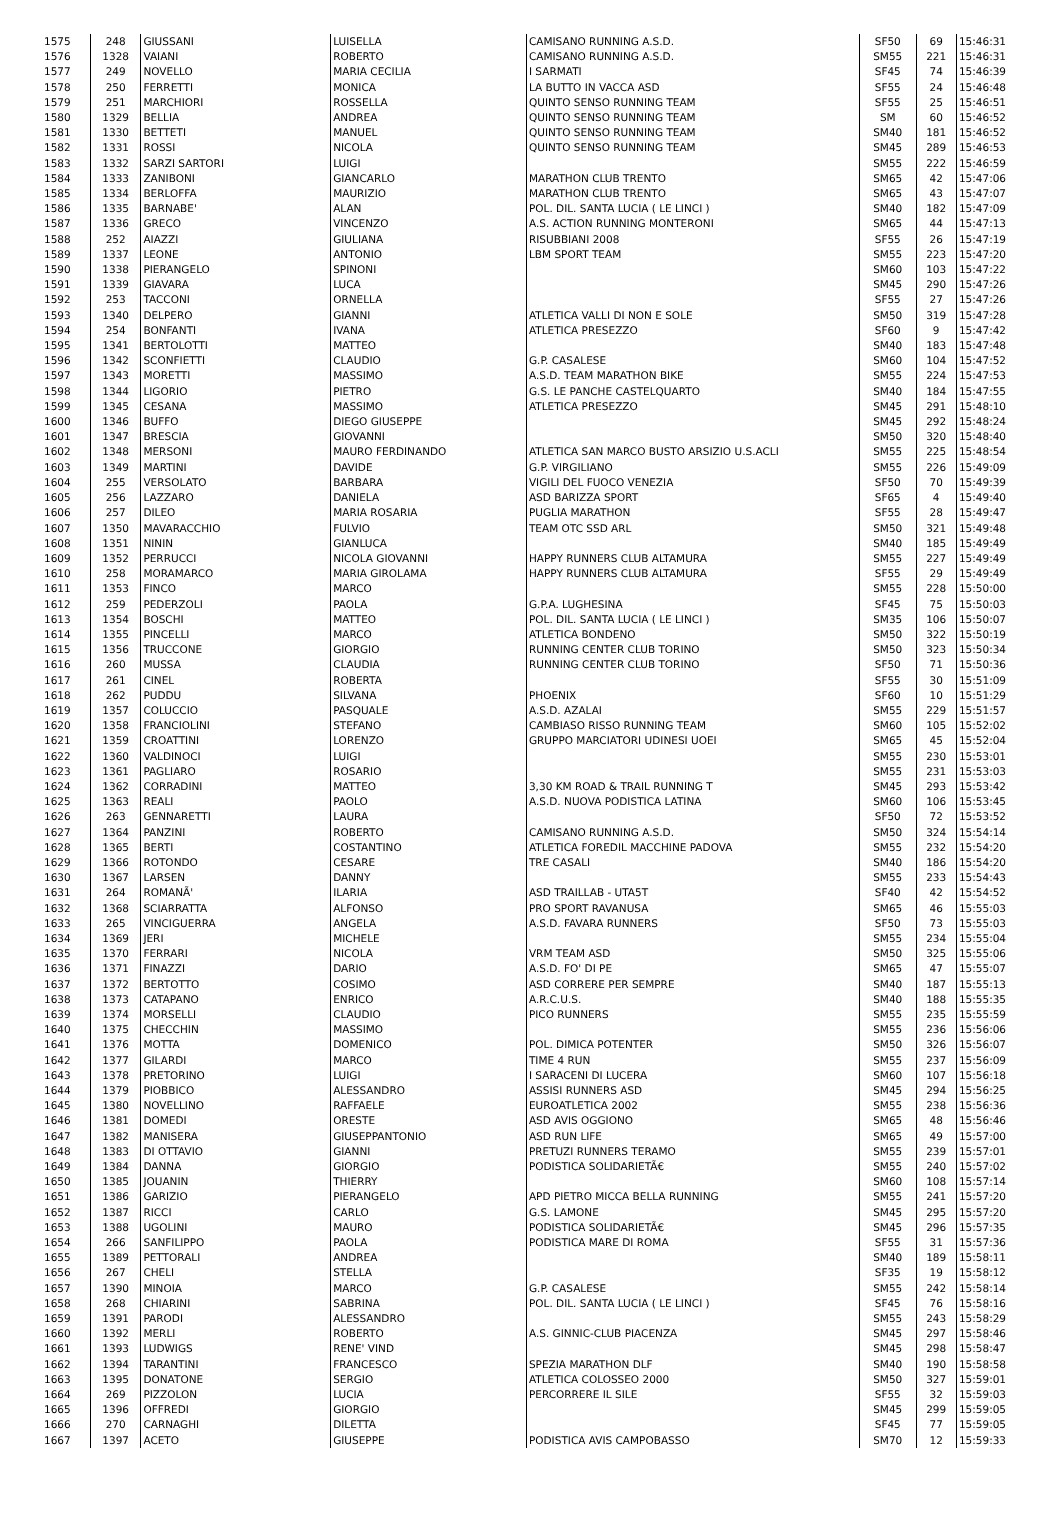| 1575 | 248 | GIUSSANI | LUISELLA | CAMISANO RUNNING A.S.D. | SF50 | 69 | 15:46:31 |
| 1576 | 1328 | VAIANI | ROBERTO | CAMISANO RUNNING A.S.D. | SM55 | 221 | 15:46:31 |
| 1577 | 249 | NOVELLO | MARIA CECILIA | I SARMATI | SF45 | 74 | 15:46:39 |
| 1578 | 250 | FERRETTI | MONICA | LA BUTTO IN VACCA ASD | SF55 | 24 | 15:46:48 |
| 1579 | 251 | MARCHIORI | ROSSELLA | QUINTO SENSO RUNNING TEAM | SF55 | 25 | 15:46:51 |
| 1580 | 1329 | BELLIA | ANDREA | QUINTO SENSO RUNNING TEAM | SM | 60 | 15:46:52 |
| 1581 | 1330 | BETTETI | MANUEL | QUINTO SENSO RUNNING TEAM | SM40 | 181 | 15:46:52 |
| 1582 | 1331 | ROSSI | NICOLA | QUINTO SENSO RUNNING TEAM | SM45 | 289 | 15:46:53 |
| 1583 | 1332 | SARZI SARTORI | LUIGI | | SM55 | 222 | 15:46:59 |
| 1584 | 1333 | ZANIBONI | GIANCARLO | MARATHON CLUB TRENTO | SM65 | 42 | 15:47:06 |
| 1585 | 1334 | BERLOFFA | MAURIZIO | MARATHON CLUB TRENTO | SM65 | 43 | 15:47:07 |
| 1586 | 1335 | BARNABE' | ALAN | POL. DIL. SANTA LUCIA ( LE LINCI ) | SM40 | 182 | 15:47:09 |
| 1587 | 1336 | GRECO | VINCENZO | A.S. ACTION RUNNING MONTERONI | SM65 | 44 | 15:47:13 |
| 1588 | 252 | AIAZZI | GIULIANA | RISUBBIANI 2008 | SF55 | 26 | 15:47:19 |
| 1589 | 1337 | LEONE | ANTONIO | LBM SPORT TEAM | SM55 | 223 | 15:47:20 |
| 1590 | 1338 | PIERANGELO | SPINONI | | SM60 | 103 | 15:47:22 |
| 1591 | 1339 | GIAVARA | LUCA | | SM45 | 290 | 15:47:26 |
| 1592 | 253 | TACCONI | ORNELLA | | SF55 | 27 | 15:47:26 |
| 1593 | 1340 | DELPERO | GIANNI | ATLETICA VALLI DI NON E SOLE | SM50 | 319 | 15:47:28 |
| 1594 | 254 | BONFANTI | IVANA | ATLETICA PRESEZZO | SF60 | 9 | 15:47:42 |
| 1595 | 1341 | BERTOLOTTI | MATTEO | | SM40 | 183 | 15:47:48 |
| 1596 | 1342 | SCONFIETTI | CLAUDIO | G.P. CASALESE | SM60 | 104 | 15:47:52 |
| 1597 | 1343 | MORETTI | MASSIMO | A.S.D. TEAM MARATHON BIKE | SM55 | 224 | 15:47:53 |
| 1598 | 1344 | LIGORIO | PIETRO | G.S. LE PANCHE CASTELQUARTO | SM40 | 184 | 15:47:55 |
| 1599 | 1345 | CESANA | MASSIMO | ATLETICA PRESEZZO | SM45 | 291 | 15:48:10 |
| 1600 | 1346 | BUFFO | DIEGO GIUSEPPE | | SM45 | 292 | 15:48:24 |
| 1601 | 1347 | BRESCIA | GIOVANNI | | SM50 | 320 | 15:48:40 |
| 1602 | 1348 | MERSONI | MAURO FERDINANDO | ATLETICA SAN MARCO BUSTO ARSIZIO U.S.ACLI | SM55 | 225 | 15:48:54 |
| 1603 | 1349 | MARTINI | DAVIDE | G.P. VIRGILIANO | SM55 | 226 | 15:49:09 |
| 1604 | 255 | VERSOLATO | BARBARA | VIGILI DEL FUOCO VENEZIA | SF50 | 70 | 15:49:39 |
| 1605 | 256 | LAZZARO | DANIELA | ASD BARIZZA SPORT | SF65 | 4 | 15:49:40 |
| 1606 | 257 | DILEO | MARIA ROSARIA | PUGLIA MARATHON | SF55 | 28 | 15:49:47 |
| 1607 | 1350 | MAVARACCHIO | FULVIO | TEAM OTC SSD ARL | SM50 | 321 | 15:49:48 |
| 1608 | 1351 | NININ | GIANLUCA | | SM40 | 185 | 15:49:49 |
| 1609 | 1352 | PERRUCCI | NICOLA GIOVANNI | HAPPY RUNNERS CLUB ALTAMURA | SM55 | 227 | 15:49:49 |
| 1610 | 258 | MORAMARCO | MARIA GIROLAMA | HAPPY RUNNERS CLUB ALTAMURA | SF55 | 29 | 15:49:49 |
| 1611 | 1353 | FINCO | MARCO | | SM55 | 228 | 15:50:00 |
| 1612 | 259 | PEDERZOLI | PAOLA | G.P.A. LUGHESINA | SF45 | 75 | 15:50:03 |
| 1613 | 1354 | BOSCHI | MATTEO | POL. DIL. SANTA LUCIA ( LE LINCI ) | SM35 | 106 | 15:50:07 |
| 1614 | 1355 | PINCELLI | MARCO | ATLETICA BONDENO | SM50 | 322 | 15:50:19 |
| 1615 | 1356 | TRUCCONE | GIORGIO | RUNNING CENTER CLUB TORINO | SM50 | 323 | 15:50:34 |
| 1616 | 260 | MUSSA | CLAUDIA | RUNNING CENTER CLUB TORINO | SF50 | 71 | 15:50:36 |
| 1617 | 261 | CINEL | ROBERTA | | SF55 | 30 | 15:51:09 |
| 1618 | 262 | PUDDU | SILVANA | PHOENIX | SF60 | 10 | 15:51:29 |
| 1619 | 1357 | COLUCCIO | PASQUALE | A.S.D. AZALAI | SM55 | 229 | 15:51:57 |
| 1620 | 1358 | FRANCIOLINI | STEFANO | CAMBIASO RISSO RUNNING TEAM | SM60 | 105 | 15:52:02 |
| 1621 | 1359 | CROATTINI | LORENZO | GRUPPO MARCIATORI UDINESI UOEI | SM65 | 45 | 15:52:04 |
| 1622 | 1360 | VALDINOCI | LUIGI | | SM55 | 230 | 15:53:01 |
| 1623 | 1361 | PAGLIARO | ROSARIO | | SM55 | 231 | 15:53:03 |
| 1624 | 1362 | CORRADINI | MATTEO | 3,30 KM ROAD & TRAIL RUNNING T | SM45 | 293 | 15:53:42 |
| 1625 | 1363 | REALI | PAOLO | A.S.D. NUOVA PODISTICA LATINA | SM60 | 106 | 15:53:45 |
| 1626 | 263 | GENNARETTI | LAURA | | SF50 | 72 | 15:53:52 |
| 1627 | 1364 | PANZINI | ROBERTO | CAMISANO RUNNING A.S.D. | SM50 | 324 | 15:54:14 |
| 1628 | 1365 | BERTI | COSTANTINO | ATLETICA FOREDIL MACCHINE PADOVA | SM55 | 232 | 15:54:20 |
| 1629 | 1366 | ROTONDO | CESARE | TRE CASALI | SM40 | 186 | 15:54:20 |
| 1630 | 1367 | LARSEN | DANNY | | SM55 | 233 | 15:54:43 |
| 1631 | 264 | ROMANÃ' | ILARIA | ASD TRAILLAB - UTA5T | SF40 | 42 | 15:54:52 |
| 1632 | 1368 | SCIARRATTA | ALFONSO | PRO SPORT RAVANUSA | SM65 | 46 | 15:55:03 |
| 1633 | 265 | VINCIGUERRA | ANGELA | A.S.D. FAVARA RUNNERS | SF50 | 73 | 15:55:03 |
| 1634 | 1369 | JERI | MICHELE | | SM55 | 234 | 15:55:04 |
| 1635 | 1370 | FERRARI | NICOLA | VRM TEAM ASD | SM50 | 325 | 15:55:06 |
| 1636 | 1371 | FINAZZI | DARIO | A.S.D. FO' DI PE | SM65 | 47 | 15:55:07 |
| 1637 | 1372 | BERTOTTO | COSIMO | ASD CORRERE PER SEMPRE | SM40 | 187 | 15:55:13 |
| 1638 | 1373 | CATAPANO | ENRICO | A.R.C.U.S. | SM40 | 188 | 15:55:35 |
| 1639 | 1374 | MORSELLI | CLAUDIO | PICO RUNNERS | SM55 | 235 | 15:55:59 |
| 1640 | 1375 | CHECCHIN | MASSIMO | | SM55 | 236 | 15:56:06 |
| 1641 | 1376 | MOTTA | DOMENICO | POL. DIMICA POTENTER | SM50 | 326 | 15:56:07 |
| 1642 | 1377 | GILARDI | MARCO | TIME 4 RUN | SM55 | 237 | 15:56:09 |
| 1643 | 1378 | PRETORINO | LUIGI | I SARACENI DI LUCERA | SM60 | 107 | 15:56:18 |
| 1644 | 1379 | PIOBBICO | ALESSANDRO | ASSISI RUNNERS ASD | SM45 | 294 | 15:56:25 |
| 1645 | 1380 | NOVELLINO | RAFFAELE | EUROATLETICA 2002 | SM55 | 238 | 15:56:36 |
| 1646 | 1381 | DOMEDI | ORESTE | ASD AVIS OGGIONO | SM65 | 48 | 15:56:46 |
| 1647 | 1382 | MANISERA | GIUSEPPANTONIO | ASD RUN LIFE | SM65 | 49 | 15:57:00 |
| 1648 | 1383 | DI OTTAVIO | GIANNI | PRETUZI RUNNERS TERAMO | SM55 | 239 | 15:57:01 |
| 1649 | 1384 | DANNA | GIORGIO | PODISTICA SOLIDARIETÃ€ | SM55 | 240 | 15:57:02 |
| 1650 | 1385 | JOUANIN | THIERRY | | SM60 | 108 | 15:57:14 |
| 1651 | 1386 | GARIZIO | PIERANGELO | APD PIETRO MICCA BELLA RUNNING | SM55 | 241 | 15:57:20 |
| 1652 | 1387 | RICCI | CARLO | G.S. LAMONE | SM45 | 295 | 15:57:20 |
| 1653 | 1388 | UGOLINI | MAURO | PODISTICA SOLIDARIETÃ€ | SM45 | 296 | 15:57:35 |
| 1654 | 266 | SANFILIPPO | PAOLA | PODISTICA MARE DI ROMA | SF55 | 31 | 15:57:36 |
| 1655 | 1389 | PETTORALI | ANDREA | | SM40 | 189 | 15:58:11 |
| 1656 | 267 | CHELI | STELLA | | SF35 | 19 | 15:58:12 |
| 1657 | 1390 | MINOIA | MARCO | G.P. CASALESE | SM55 | 242 | 15:58:14 |
| 1658 | 268 | CHIARINI | SABRINA | POL. DIL. SANTA LUCIA ( LE LINCI ) | SF45 | 76 | 15:58:16 |
| 1659 | 1391 | PARODI | ALESSANDRO | | SM55 | 243 | 15:58:29 |
| 1660 | 1392 | MERLI | ROBERTO | A.S. GINNIC-CLUB PIACENZA | SM45 | 297 | 15:58:46 |
| 1661 | 1393 | LUDWIGS | RENE' VIND | | SM45 | 298 | 15:58:47 |
| 1662 | 1394 | TARANTINI | FRANCESCO | SPEZIA MARATHON DLF | SM40 | 190 | 15:58:58 |
| 1663 | 1395 | DONATONE | SERGIO | ATLETICA COLOSSEO 2000 | SM50 | 327 | 15:59:01 |
| 1664 | 269 | PIZZOLON | LUCIA | PERCORRERE IL SILE | SF55 | 32 | 15:59:03 |
| 1665 | 1396 | OFFREDI | GIORGIO | | SM45 | 299 | 15:59:05 |
| 1666 | 270 | CARNAGHI | DILETTA | | SF45 | 77 | 15:59:05 |
| 1667 | 1397 | ACETO | GIUSEPPE | PODISTICA AVIS CAMPOBASSO | SM70 | 12 | 15:59:33 |